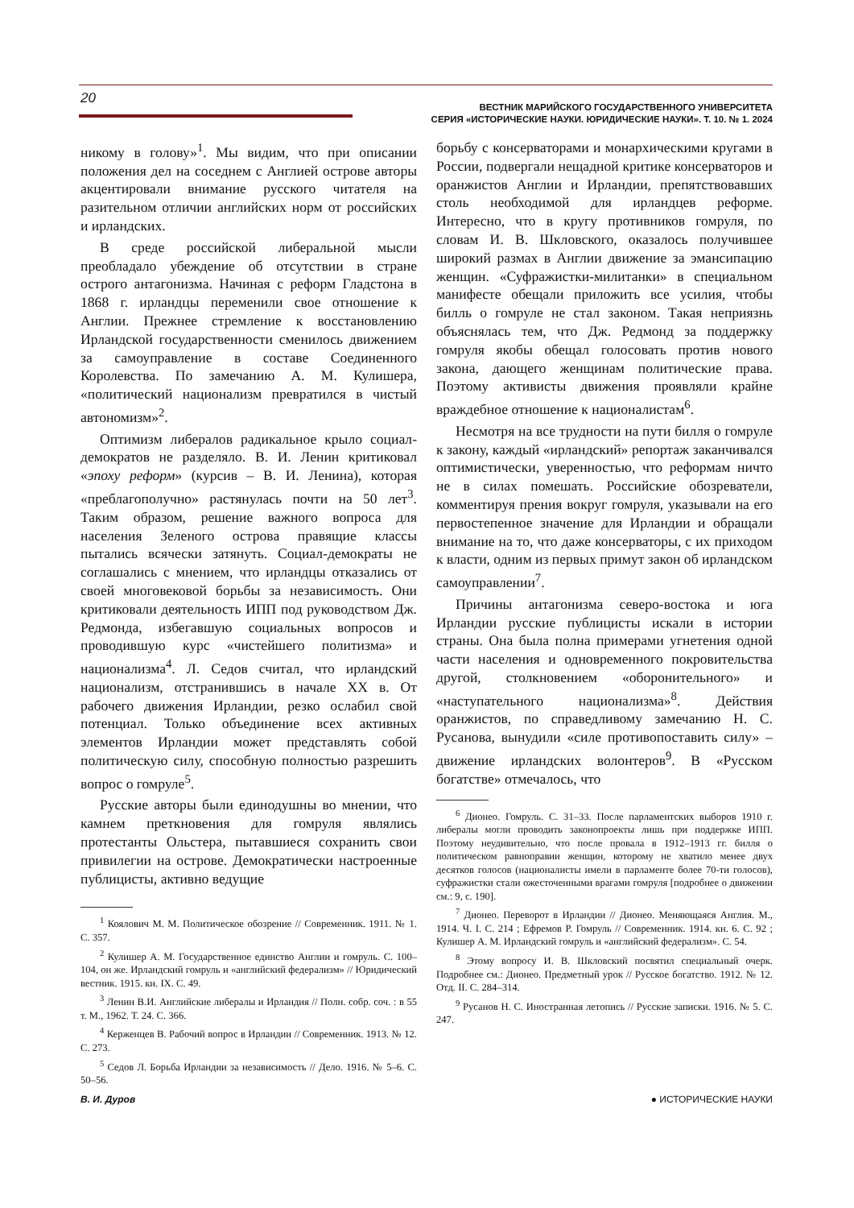20
ВЕСТНИК МАРИЙСКОГО ГОСУДАРСТВЕННОГО УНИВЕРСИТЕТА
СЕРИЯ «ИСТОРИЧЕСКИЕ НАУКИ. ЮРИДИЧЕСКИЕ НАУКИ». Т. 10. № 1. 2024
никому в голову»<sup>1</sup>. Мы видим, что при описании положения дел на соседнем с Англией острове авторы акцентировали внимание русского читателя на разительном отличии английских норм от российских и ирландских.
В среде российской либеральной мысли преобладало убеждение об отсутствии в стране острого антагонизма. Начиная с реформ Гладстона в 1868 г. ирландцы переменили свое отношение к Англии. Прежнее стремление к восстановлению Ирландской государственности сменилось движением за самоуправление в составе Соединенного Королевства. По замечанию А. М. Кулишера, «политический национализм превратился в чистый автономизм»<sup>2</sup>.
Оптимизм либералов радикальное крыло социал-демократов не разделяло. В. И. Ленин критиковал «эпоху реформ» (курсив – В. И. Ленина), которая «преблагополучно» растянулась почти на 50 лет<sup>3</sup>. Таким образом, решение важного вопроса для населения Зеленого острова правящие классы пытались всячески затянуть. Социал-демократы не соглашались с мнением, что ирландцы отказались от своей многовековой борьбы за независимость. Они критиковали деятельность ИПП под руководством Дж. Редмонда, избегавшую социальных вопросов и проводившую курс «чистейшего политизма» и национализма<sup>4</sup>. Л. Седов считал, что ирландский национализм, отстранившись в начале XX в. От рабочего движения Ирландии, резко ослабил свой потенциал. Только объединение всех активных элементов Ирландии может представлять собой политическую силу, способную полностью разрешить вопрос о гомруле<sup>5</sup>.
Русские авторы были единодушны во мнении, что камнем преткновения для гомруля являлись протестанты Ольстера, пытавшиеся сохранить свои привилегии на острове. Демократически настроенные публицисты, активно ведущие
<sup>1</sup> Коялович М. М. Политическое обозрение // Современник. 1911. № 1. С. 357.
<sup>2</sup> Кулишер А. М. Государственное единство Англии и гомруль. С. 100–104, он же. Ирландский гомруль и «английский федерализм» // Юридический вестник. 1915. кн. IX. С. 49.
<sup>3</sup> Ленин В.И. Английские либералы и Ирландия // Полн. собр. соч. : в 55 т. М., 1962. Т. 24. С. 366.
<sup>4</sup> Керженцев В. Рабочий вопрос в Ирландии // Современник. 1913. № 12. С. 273.
<sup>5</sup> Седов Л. Борьба Ирландии за независимость // Дело. 1916. № 5–6. С. 50–56.
борьбу с консерваторами и монархическими кругами в России, подвергали нещадной критике консерваторов и оранжистов Англии и Ирландии, препятствовавших столь необходимой для ирландцев реформе. Интересно, что в кругу противников гомруля, по словам И. В. Шкловского, оказалось получившее широкий размах в Англии движение за эмансипацию женщин. «Суфражистки-милитанки» в специальном манифесте обещали приложить все усилия, чтобы билль о гомруле не стал законом. Такая неприязнь объяснялась тем, что Дж. Редмонд за поддержку гомруля якобы обещал голосовать против нового закона, дающего женщинам политические права. Поэтому активисты движения проявляли крайне враждебное отношение к националистам<sup>6</sup>.
Несмотря на все трудности на пути билля о гомруле к закону, каждый «ирландский» репортаж заканчивался оптимистически, уверенностью, что реформам ничто не в силах помешать. Российские обозреватели, комментируя прения вокруг гомруля, указывали на его первостепенное значение для Ирландии и обращали внимание на то, что даже консерваторы, с их приходом к власти, одним из первых примут закон об ирландском самоуправлении<sup>7</sup>.
Причины антагонизма северо-востока и юга Ирландии русские публицисты искали в истории страны. Она была полна примерами угнетения одной части населения и одновременного покровительства другой, столкновением «оборонительного» и «наступательного национализма»<sup>8</sup>. Действия оранжистов, по справедливому замечанию Н. С. Русанова, вынудили «силе противопоставить силу» – движение ирландских волонтеров<sup>9</sup>. В «Русском богатстве» отмечалось, что
<sup>6</sup> Дионео. Гомруль. С. 31–33. После парламентских выборов 1910 г. либералы могли проводить законопроекты лишь при поддержке ИПП. Поэтому неудивительно, что после провала в 1912–1913 гг. билля о политическом равноправии женщин, которому не хватило менее двух десятков голосов (националисты имели в парламенте более 70-ти голосов), суфражистки стали ожесточенными врагами гомруля [подробнее о движении см.: 9, с. 190].
<sup>7</sup> Дионео. Переворот в Ирландии // Дионео. Меняющаяся Англия. М., 1914. Ч. I. С. 214 ; Ефремов Р. Гомруль // Современник. 1914. кн. 6. С. 92 ; Кулишер А. М. Ирландский гомруль и «английский федерализм». С. 54.
<sup>8</sup> Этому вопросу И. В. Шкловский посвятил специальный очерк. Подробнее см.: Дионео. Предметный урок // Русское богатство. 1912. № 12. Отд. II. С. 284–314.
<sup>9</sup> Русанов Н. С. Иностранная летопись // Русские записки. 1916. № 5. С. 247.
В. И. Дуров ● ИСТОРИЧЕСКИЕ НАУКИ